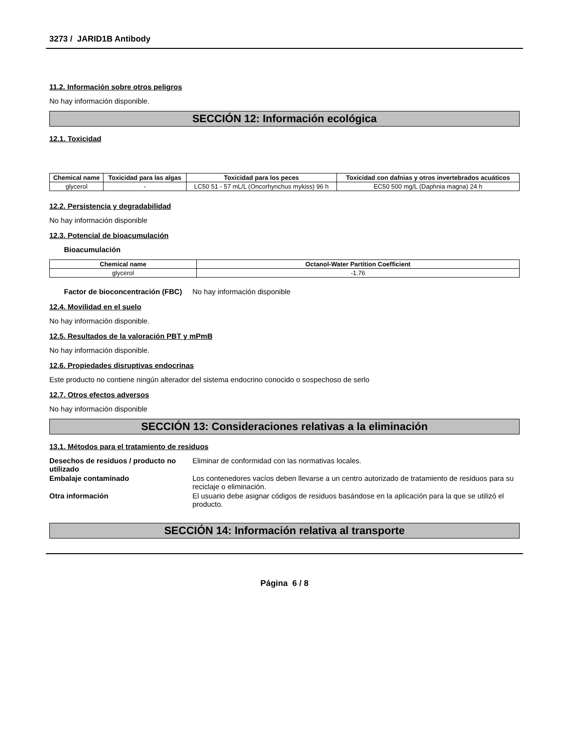3273 / JARID1B Antibody
11.2. Información sobre otros peligros
No hay información disponible.
SECCIÓN 12: Información ecológica
12.1. Toxicidad
| Chemical name | Toxicidad para las algas | Toxicidad para los peces | Toxicidad con dafnias y otros invertebrados acuáticos |
| --- | --- | --- | --- |
| glycerol | - | LC50 51 - 57 mL/L (Oncorhynchus mykiss) 96 h | EC50 500 mg/L (Daphnia magna) 24 h |
12.2. Persistencia y degradabilidad
No hay información disponible
12.3. Potencial de bioacumulación
Bioacumulación
| Chemical name | Octanol-Water Partition Coefficient |
| --- | --- |
| glycerol | -1.76 |
Factor de bioconcentración (FBC) No hay información disponible
12.4. Movilidad en el suelo
No hay información disponible.
12.5. Resultados de la valoración PBT y mPmB
No hay información disponible.
12.6. Propiedades disruptivas endocrinas
Este producto no contiene ningún alterador del sistema endocrino conocido o sospechoso de serlo
12.7. Otros efectos adversos
No hay información disponible
SECCIÓN 13: Consideraciones relativas a la eliminación
13.1. Métodos para el tratamiento de residuos
Desechos de residuos / producto no utilizado Eliminar de conformidad con las normativas locales.
Embalaje contaminado Los contenedores vacíos deben llevarse a un centro autorizado de tratamiento de residuos para su reciclaje o eliminación.
Otra información El usuario debe asignar códigos de residuos basándose en la aplicación para la que se utilizó el producto.
SECCIÓN 14: Información relativa al transporte
Página 6 / 8